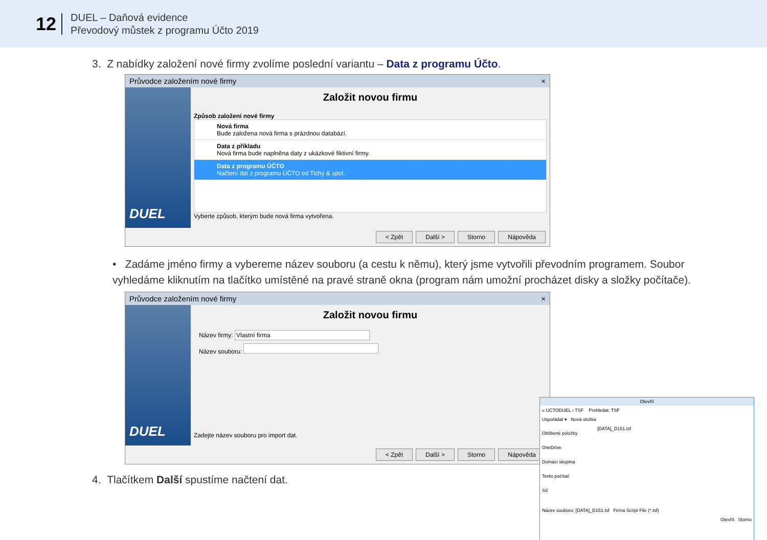12
DUEL – Daňová evidence
Převodový můstek z programu Účto 2019
3. Z nabídky založení nové firmy zvolíme poslední variantu – Data z programu Účto.
Průvodce založením nové firmy ×
DUEL
Založit novou firmu
Způsob založení nové firmy
Nová firma
Bude založena nová firma s prázdnou databází.
Data z příkladu
Nová firma bude naplněna daty z ukázkové fiktivní firmy.
Data z programu ÚČTO
Načtení dat z programu ÚČTO od Tichý & spol.
Vyberte způsob, kterým bude nová firma vytvořena.
< Zpět Další > Storno Nápověda
• Zadáme jméno firmy a vybereme název souboru (a cestu k němu), který jsme vytvořili převodním programem. Soubor vyhledáme kliknutím na tlačítko umístěné na pravé straně okna (program nám umožní procházet disky a složky počítače).
Průvodce založením nové firmy ×
DUEL
Založit novou firmu
Název firmy: Vlastní firma
Název souboru:
Zadejte název souboru pro import dat.
< Zpět Další > Storno Nápověda
4. Tlačítkem Další spustíme načtení dat.
Otevřít
« UCTODUEL › TSF Prohledat: TSF
Uspořádat ▾ Nová složka
Oblíbené položky
OneDrive
Domácí skupina
Tento počítač
Síť
[DATA]_D151.tsf
Název souboru: [DATA]_D151.tsf Firma Script File (*.tsf)
Otevřít Storno